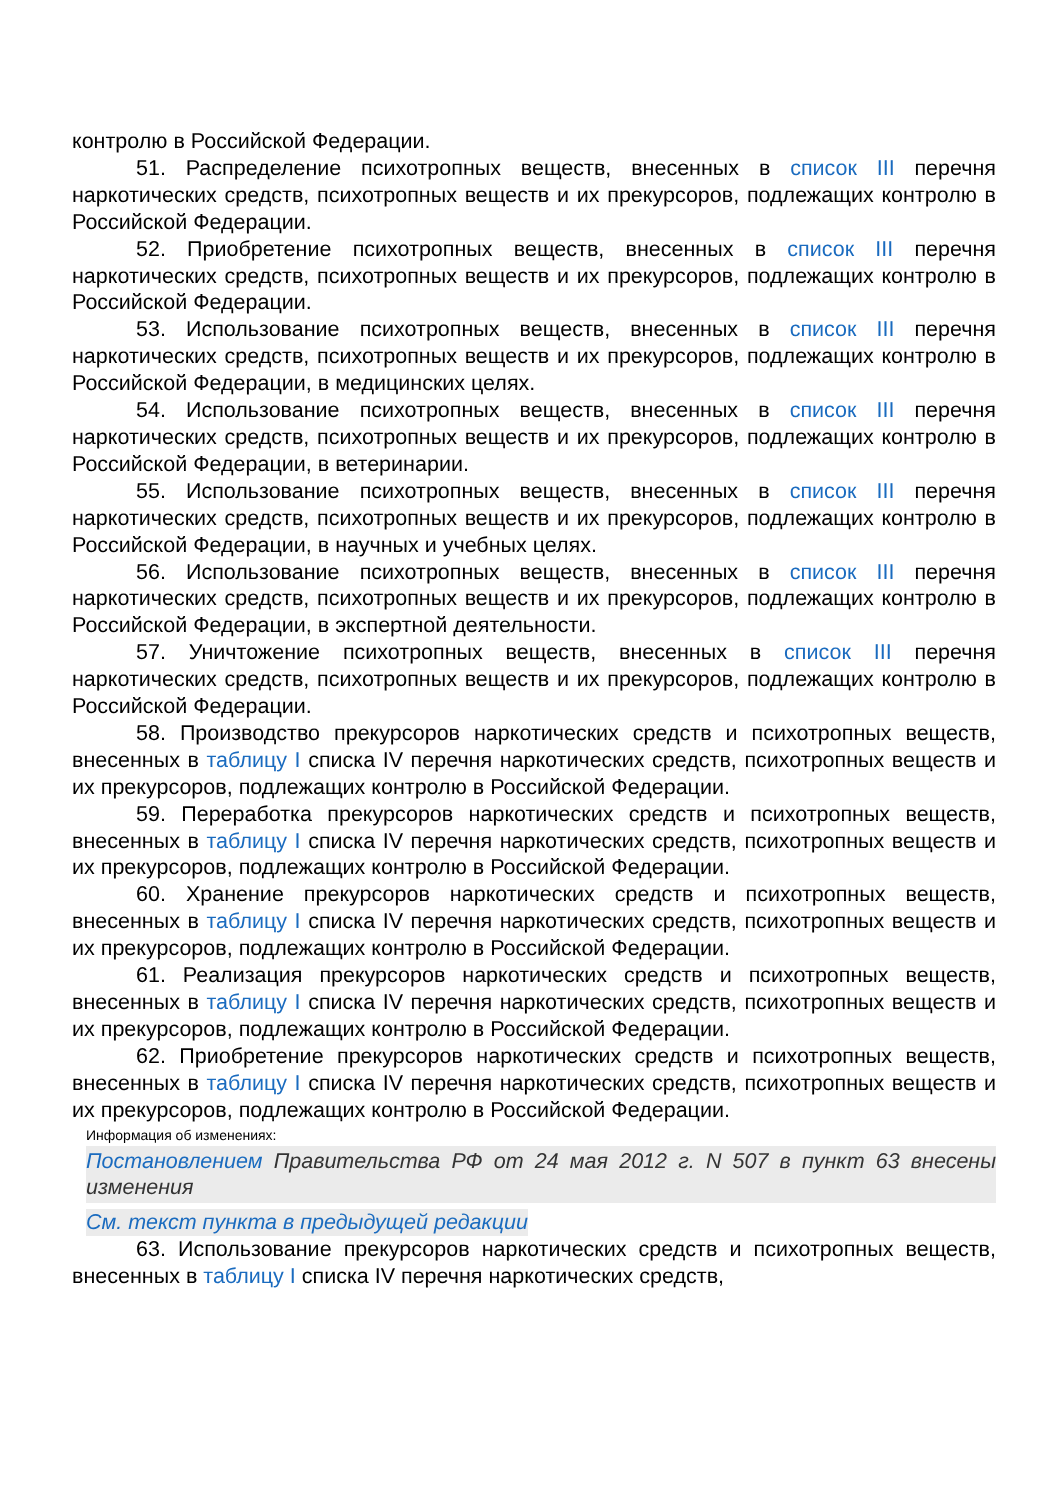контролю в Российской Федерации.
51. Распределение психотропных веществ, внесенных в список III перечня наркотических средств, психотропных веществ и их прекурсоров, подлежащих контролю в Российской Федерации.
52. Приобретение психотропных веществ, внесенных в список III перечня наркотических средств, психотропных веществ и их прекурсоров, подлежащих контролю в Российской Федерации.
53. Использование психотропных веществ, внесенных в список III перечня наркотических средств, психотропных веществ и их прекурсоров, подлежащих контролю в Российской Федерации, в медицинских целях.
54. Использование психотропных веществ, внесенных в список III перечня наркотических средств, психотропных веществ и их прекурсоров, подлежащих контролю в Российской Федерации, в ветеринарии.
55. Использование психотропных веществ, внесенных в список III перечня наркотических средств, психотропных веществ и их прекурсоров, подлежащих контролю в Российской Федерации, в научных и учебных целях.
56. Использование психотропных веществ, внесенных в список III перечня наркотических средств, психотропных веществ и их прекурсоров, подлежащих контролю в Российской Федерации, в экспертной деятельности.
57. Уничтожение психотропных веществ, внесенных в список III перечня наркотических средств, психотропных веществ и их прекурсоров, подлежащих контролю в Российской Федерации.
58. Производство прекурсоров наркотических средств и психотропных веществ, внесенных в таблицу I списка IV перечня наркотических средств, психотропных веществ и их прекурсоров, подлежащих контролю в Российской Федерации.
59. Переработка прекурсоров наркотических средств и психотропных веществ, внесенных в таблицу I списка IV перечня наркотических средств, психотропных веществ и их прекурсоров, подлежащих контролю в Российской Федерации.
60. Хранение прекурсоров наркотических средств и психотропных веществ, внесенных в таблицу I списка IV перечня наркотических средств, психотропных веществ и их прекурсоров, подлежащих контролю в Российской Федерации.
61. Реализация прекурсоров наркотических средств и психотропных веществ, внесенных в таблицу I списка IV перечня наркотических средств, психотропных веществ и их прекурсоров, подлежащих контролю в Российской Федерации.
62. Приобретение прекурсоров наркотических средств и психотропных веществ, внесенных в таблицу I списка IV перечня наркотических средств, психотропных веществ и их прекурсоров, подлежащих контролю в Российской Федерации.
Информация об изменениях:
Постановлением Правительства РФ от 24 мая 2012 г. N 507 в пункт 63 внесены изменения
См. текст пункта в предыдущей редакции
63. Использование прекурсоров наркотических средств и психотропных веществ, внесенных в таблицу I списка IV перечня наркотических средств,